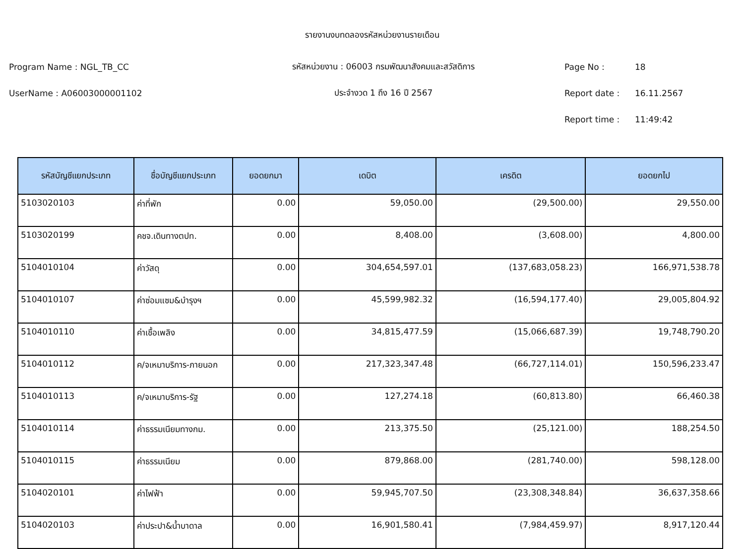รายงานงบทดลองรหัสหน่วยงานรายเดือน
Program Name : NGL_TB_CC รหัสหน่วยงาน : 06003 กรมพัฒนาสังคมและสวัสดิการ Page No : 18
UserName : A06003000001102 ประจำงวด 1 ถึง 16 ปี 2567 Report date : 16.11.2567
Report time : 11:49:42
| รหัสบัญชีแยกประเภท | ชื่อบัญชีแยกประเภท | ยอดยกมา | เดบิต | เครดิต | ยอดยกไป |
| --- | --- | --- | --- | --- | --- |
| 5103020103 | ค่าที่พัก | 0.00 | 59,050.00 | (29,500.00) | 29,550.00 |
| 5103020199 | คชจ.เดินทางตปท. | 0.00 | 8,408.00 | (3,608.00) | 4,800.00 |
| 5104010104 | ค่าวัสดุ | 0.00 | 304,654,597.01 | (137,683,058.23) | 166,971,538.78 |
| 5104010107 | ค่าซ่อมแซม&บำรุงฯ | 0.00 | 45,599,982.32 | (16,594,177.40) | 29,005,804.92 |
| 5104010110 | ค่าเชื้อเพลิง | 0.00 | 34,815,477.59 | (15,066,687.39) | 19,748,790.20 |
| 5104010112 | ค/จเหมาบริการ-ภายนอก | 0.00 | 217,323,347.48 | (66,727,114.01) | 150,596,233.47 |
| 5104010113 | ค/จเหมาบริการ-รัฐ | 0.00 | 127,274.18 | (60,813.80) | 66,460.38 |
| 5104010114 | ค่าธรรมเนียมทางกม. | 0.00 | 213,375.50 | (25,121.00) | 188,254.50 |
| 5104010115 | ค่าธรรมเนียม | 0.00 | 879,868.00 | (281,740.00) | 598,128.00 |
| 5104020101 | ค่าไฟฟ้า | 0.00 | 59,945,707.50 | (23,308,348.84) | 36,637,358.66 |
| 5104020103 | ค่าประปา&น้ำบาดาล | 0.00 | 16,901,580.41 | (7,984,459.97) | 8,917,120.44 |